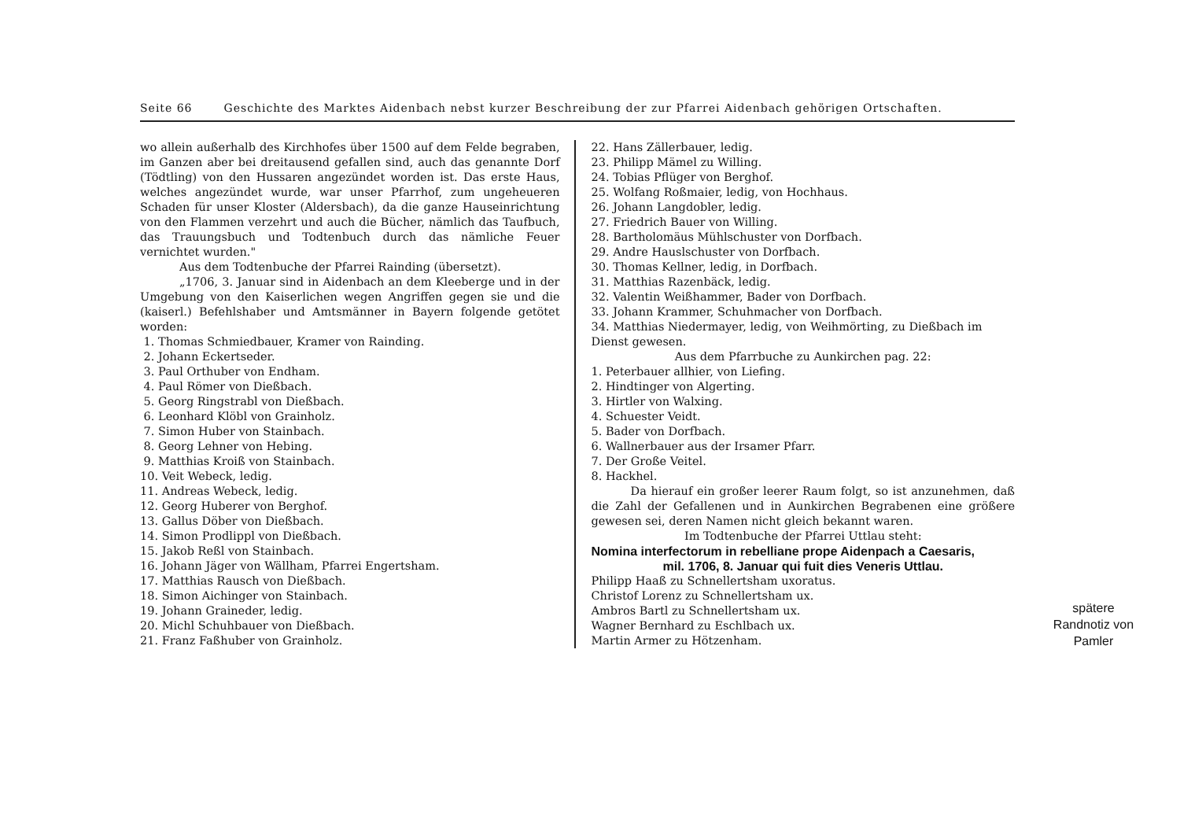Seite 66 Geschichte des Marktes Aidenbach nebst kurzer Beschreibung der zur Pfarrei Aidenbach gehörigen Ortschaften.
wo allein außerhalb des Kirchhofes über 1500 auf dem Felde begraben, im Ganzen aber bei dreitausend gefallen sind, auch das genannte Dorf (Tödtling) von den Hussaren angezündet worden ist. Das erste Haus, welches angezündet wurde, war unser Pfarrhof, zum ungeheueren Schaden für unser Kloster (Aldersbach), da die ganze Hauseinrichtung von den Flammen verzehrt und auch die Bücher, nämlich das Taufbuch, das Trauungsbuch und Todtenbuch durch das nämliche Feuer vernichtet wurden."
Aus dem Todtenbuche der Pfarrei Rainding (übersetzt).
„1706, 3. Januar sind in Aidenbach an dem Kleeberge und in der Umgebung von den Kaiserlichen wegen Angriffen gegen sie und die (kaiserl.) Befehlshaber und Amtsmänner in Bayern folgende getötet worden:
1. Thomas Schmiedbauer, Kramer von Rainding.
2. Johann Eckertseder.
3. Paul Orthuber von Endham.
4. Paul Römer von Dießbach.
5. Georg Ringstrabl von Dießbach.
6. Leonhard Klöbl von Grainholz.
7. Simon Huber von Stainbach.
8. Georg Lehner von Hebing.
9. Matthias Kroiß von Stainbach.
10. Veit Webeck, ledig.
11. Andreas Webeck, ledig.
12. Georg Huberer von Berghof.
13. Gallus Döber von Dießbach.
14. Simon Prodlippl von Dießbach.
15. Jakob Reßl von Stainbach.
16. Johann Jäger von Wällham, Pfarrei Engertsham.
17. Matthias Rausch von Dießbach.
18. Simon Aichinger von Stainbach.
19. Johann Graineder, ledig.
20. Michl Schuhbauer von Dießbach.
21. Franz Faßhuber von Grainholz.
22. Hans Zällerbauer, ledig.
23. Philipp Mämel zu Willing.
24. Tobias Pflüger von Berghof.
25. Wolfang Roßmaier, ledig, von Hochhaus.
26. Johann Langdobler, ledig.
27. Friedrich Bauer von Willing.
28. Bartholomäus Mühlschuster von Dorfbach.
29. Andre Hauslschuster von Dorfbach.
30. Thomas Kellner, ledig, in Dorfbach.
31. Matthias Razenbäck, ledig.
32. Valentin Weißhammer, Bader von Dorfbach.
33. Johann Krammer, Schuhmacher von Dorfbach.
34. Matthias Niedermayer, ledig, von Weihmörting, zu Dießbach im Dienst gewesen.
Aus dem Pfarrbuche zu Aunkirchen pag. 22:
1. Peterbauer allhier, von Liefing.
2. Hindtinger von Algerting.
3. Hirtler von Walxing.
4. Schuester Veidt.
5. Bader von Dorfbach.
6. Wallnerbauer aus der Irsamer Pfarr.
7. Der Große Veitel.
8. Hackhel.
Da hierauf ein großer leerer Raum folgt, so ist anzunehmen, daß die Zahl der Gefallenen und in Aunkirchen Begrabenen eine größere gewesen sei, deren Namen nicht gleich bekannt waren.
Im Todtenbuche der Pfarrei Uttlau steht:
Nomina interfectorum in rebelliane prope Aidenpach a Caesaris,
mil. 1706, 8. Januar qui fuit dies Veneris Uttlau.
Philipp Haaß zu Schnellertsham uxoratus.
Christof Lorenz zu Schnellertsham ux.
Ambros Bartl zu Schnellertsham ux.
Wagner Bernhard zu Eschlbach ux.
Martin Armer zu Hötzenham.
spätere Randnotiz von Pamler